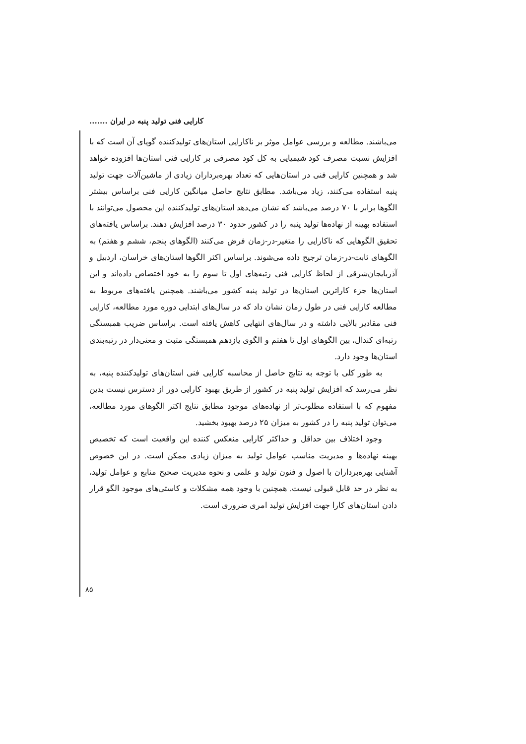کارایی فنی تولید پنبه در ایران .......
می‌باشند. مطالعه و بررسی عوامل موثر بر ناکارایی استان‌های تولیدکننده گویای آن است که با افزایش نسبت مصرف کود شیمیایی به کل کود مصرفی بر کارایی فنی استان‌ها افزوده خواهد شد و همچنین کارایی فنی در استان‌هایی که تعداد بهره‌برداران زیادی از ماشین‌آلات جهت تولید پنبه استفاده می‌کنند، زیاد می‌باشد. مطابق نتایج حاصل میانگین کارایی فنی براساس بیشتر الگوها برابر با ۷۰ درصد می‌باشد که نشان می‌دهد استان‌های تولیدکننده این محصول می‌توانند با استفاده بهینه از نهاده‌ها تولید پنبه را در کشور حدود ۳۰ درصد افزایش دهند. براساس یافته‌های تحقیق الگوهایی که ناکارایی را متغیر-در-زمان فرض می‌کنند (الگوهای پنجم، ششم و هفتم) به الگوهای ثابت-در-زمان ترجیح داده می‌شوند. براساس اکثر الگوها استان‌های خراسان، اردبیل و آذربایجان‌شرقی از لحاظ کارایی فنی رتبه‌های اول تا سوم را به خود اختصاص داده‌اند و این استان‌ها جزء کاراترین استان‌ها در تولید پنبه کشور می‌باشند. همچنین یافته‌های مربوط به مطالعه کارایی فنی در طول زمان نشان داد که در سال‌های ابتدایی دوره مورد مطالعه، کارایی فنی مقادیر بالایی داشته و در سال‌های انتهایی کاهش یافته است. براساس ضریب همبستگی رتبه‌ای کندال، بین الگوهای اول تا هفتم و الگوی یازدهم همبستگی مثبت و معنی‌دار در رتبه‌بندی استان‌ها وجود دارد.
به طور کلی با توجه به نتایج حاصل از محاسبه کارایی فنی استان‌های تولیدکننده پنبه، به نظر می‌رسد که افزایش تولید پنبه در کشور از طریق بهبود کارایی دور از دسترس نیست بدین مفهوم که با استفاده مطلوب‌تر از نهاده‌های موجود مطابق نتایج اکثر الگوهای مورد مطالعه، می‌توان تولید پنبه را در کشور به میزان ۲۵ درصد بهبود بخشید.
وجود اختلاف بین حداقل و حداکثر کارایی منعکس کننده این واقعیت است که تخصیص بهینه نهاده‌ها و مدیریت مناسب عوامل تولید به میزان زیادی ممکن است. در این خصوص آشنایی بهره‌برداران با اصول و فنون تولید و علمی و نحوه مدیریت صحیح منابع و عوامل تولید، به نظر در حد قابل قبولی نیست. همچنین با وجود همه مشکلات و کاستی‌های موجود الگو قرار دادن استان‌های کارا جهت افزایش تولید امری ضروری است.
۸۵